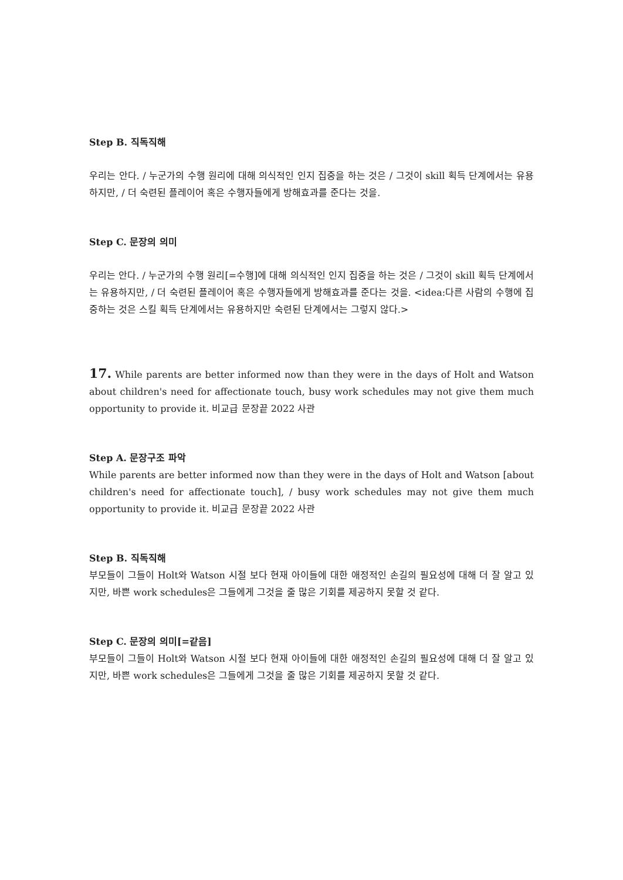Step B. 직독직해
우리는 안다. / 누군가의 수행 원리에 대해 의식적인 인지 집중을 하는 것은 / 그것이 skill 획득 단계에서는 유용하지만, / 더 숙련된 플레이어 혹은 수행자들에게 방해효과를 준다는 것을.
Step C. 문장의 의미
우리는 안다. / 누군가의 수행 원리[=수행]에 대해 의식적인 인지 집중을 하는 것은 / 그것이 skill 획득 단계에서는 유용하지만, / 더 숙련된 플레이어 혹은 수행자들에게 방해효과를 준다는 것을. <idea:다른 사람의 수행에 집중하는 것은 스킬 획득 단계에서는 유용하지만 숙련된 단계에서는 그렇지 않다.>
17. While parents are better informed now than they were in the days of Holt and Watson about children's need for affectionate touch, busy work schedules may not give them much opportunity to provide it. 비교급 문장끝 2022 사관
Step A. 문장구조 파악
While parents are better informed now than they were in the days of Holt and Watson [about children's need for affectionate touch], / busy work schedules may not give them much opportunity to provide it. 비교급 문장끝 2022 사관
Step B. 직독직해
부모들이 그들이 Holt와 Watson 시절 보다 현재 아이들에 대한 애정적인 손길의 필요성에 대해 더 잘 알고 있지만, 바쁜 work schedules은 그들에게 그것을 줄 많은 기회를 제공하지 못할 것 같다.
Step C. 문장의 의미[=같음]
부모들이 그들이 Holt와 Watson 시절 보다 현재 아이들에 대한 애정적인 손길의 필요성에 대해 더 잘 알고 있지만, 바쁜 work schedules은 그들에게 그것을 줄 많은 기회를 제공하지 못할 것 같다.